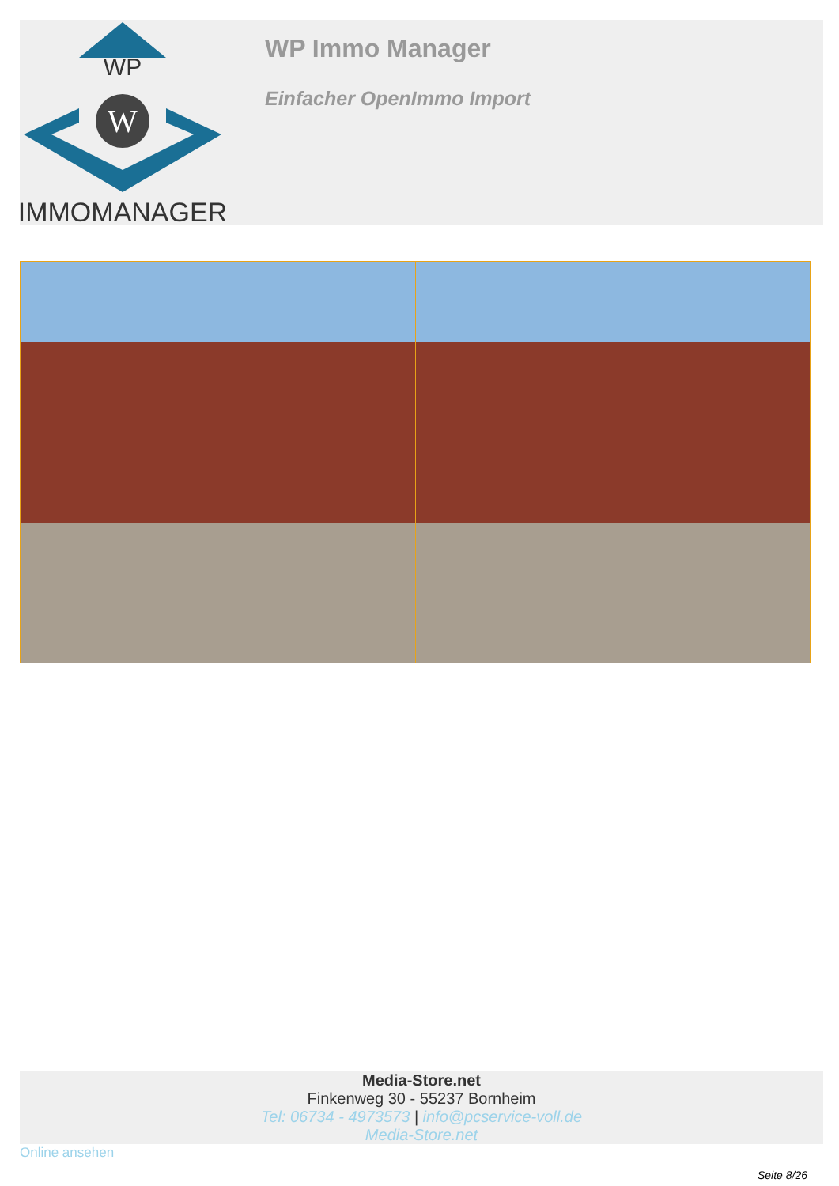WP
W
IMMOMANAGER
WP Immo Manager
Einfacher OpenImmo Import
Media-Store.net
Finkenweg 30 - 55237 Bornheim
Tel: 06734 - 4973573 | info@pcservice-voll.de
Media-Store.net
Online ansehen
Seite 8/26